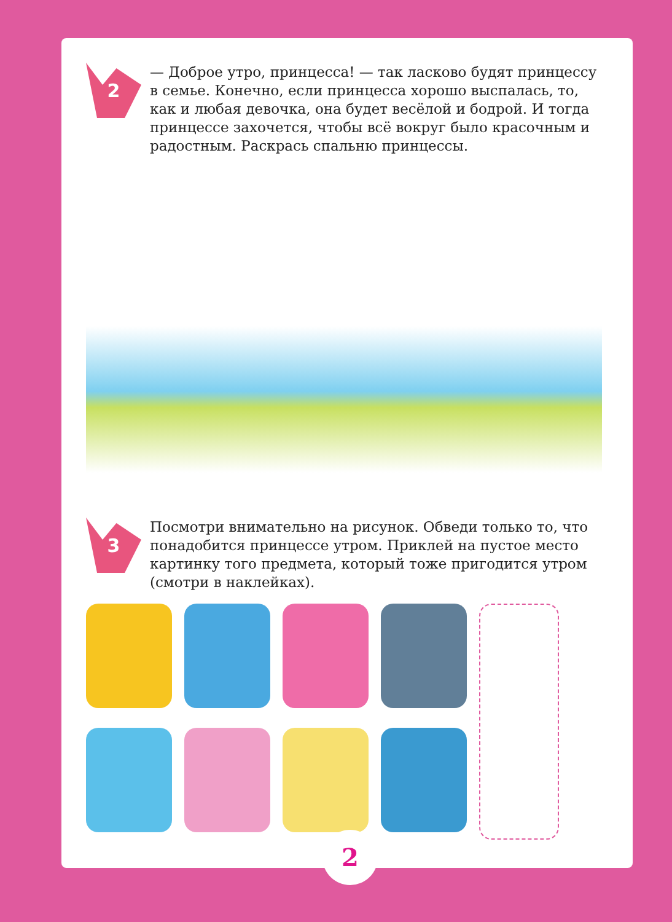2
— Доброе утро, принцесса! — так ласково будят принцессу в семье. Конечно, если принцесса хорошо выспалась, то, как и любая девочка, она будет весёлой и бодрой. И тогда принцессе захочется, чтобы всё вокруг было красочным и радостным. Раскрась спальню принцессы.
3
Посмотри внимательно на рисунок. Обведи только то, что понадобится принцессе утром. Приклей на пустое место картинку того предмета, который тоже пригодится утром (смотри в наклейках).
2